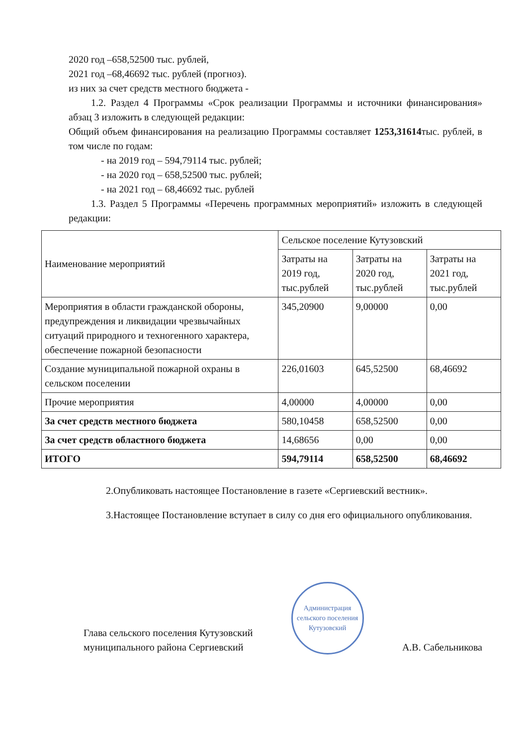2020 год –658,52500 тыс. рублей,
2021 год –68,46692 тыс. рублей (прогноз).
из них за счет средств местного бюджета -
1.2. Раздел 4 Программы «Срок реализации Программы и источники финансирования» абзац 3 изложить в следующей редакции:
Общий объем финансирования на реализацию Программы составляет 1253,31614тыс. рублей, в том числе по годам:
- на 2019 год – 594,79114 тыс. рублей;
- на 2020 год – 658,52500 тыс. рублей;
- на 2021 год – 68,46692 тыс. рублей
1.3. Раздел 5 Программы «Перечень программных мероприятий» изложить в следующей редакции:
| Наименование мероприятий | Сельское поселение Кутузовский | | |
| --- | --- | --- | --- |
| | Затраты на 2019 год, тыс.рублей | Затраты на 2020 год, тыс.рублей | Затраты на 2021 год, тыс.рублей |
| Мероприятия в области гражданской обороны, предупреждения и ликвидации чрезвычайных ситуаций природного и техногенного характера, обеспечение пожарной безопасности | 345,20900 | 9,00000 | 0,00 |
| Создание муниципальной пожарной охраны в сельском поселении | 226,01603 | 645,52500 | 68,46692 |
| Прочие мероприятия | 4,00000 | 4,00000 | 0,00 |
| За счет средств местного бюджета | 580,10458 | 658,52500 | 0,00 |
| За счет средств областного бюджета | 14,68656 | 0,00 | 0,00 |
| ИТОГО | 594,79114 | 658,52500 | 68,46692 |
2.Опубликовать настоящее Постановление в газете «Сергиевский вестник».
3.Настоящее Постановление вступает в силу со дня его официального опубликования.
Глава сельского поселения Кутузовский
муниципального района Сергиевский
Администрация сельского поселения Кутузовский
А.В. Сабельникова